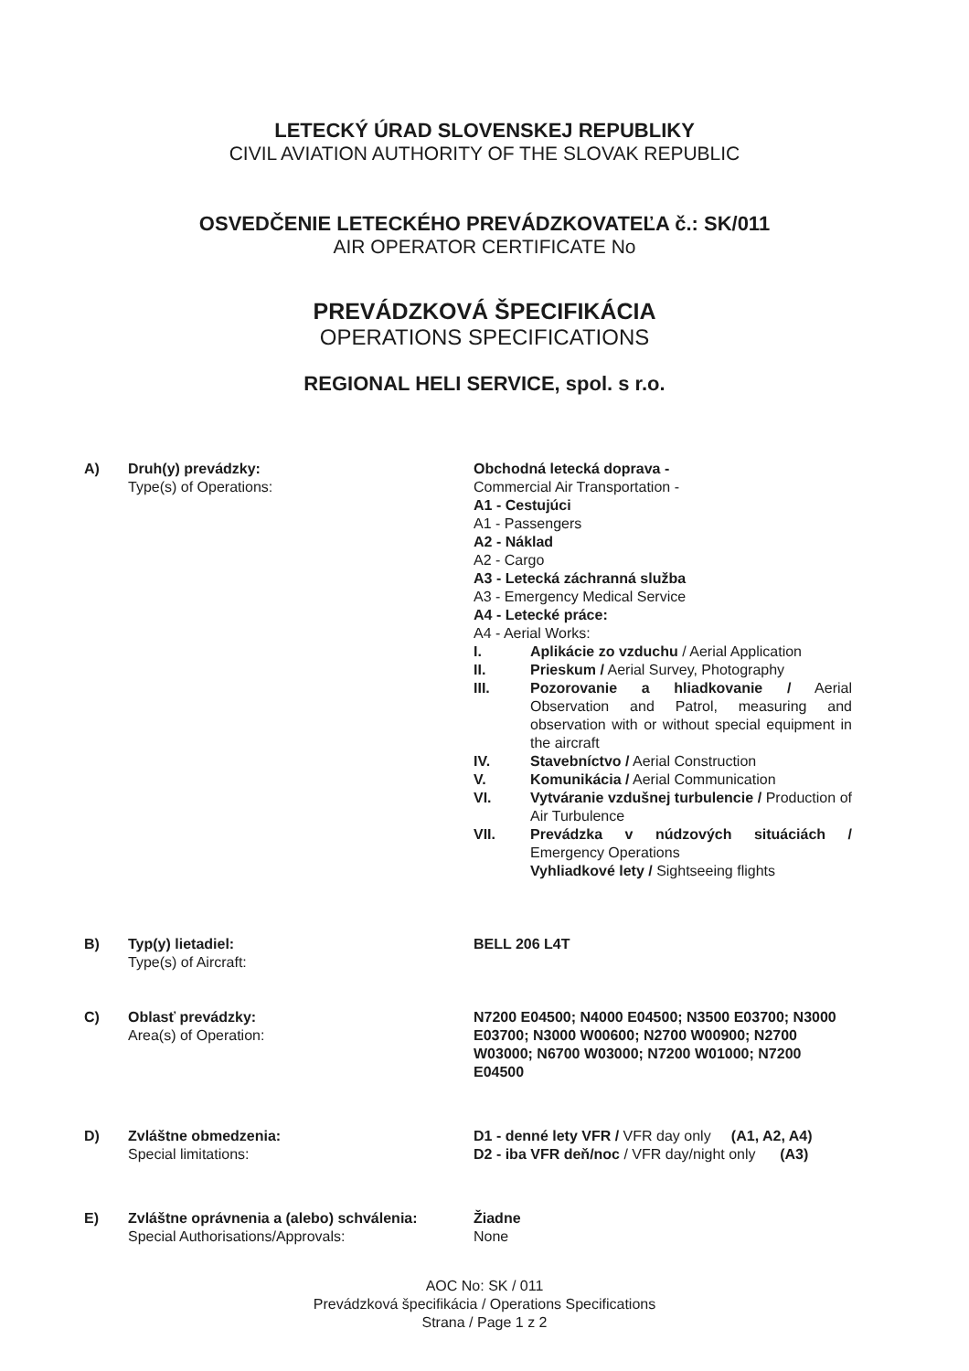LETECKÝ ÚRAD SLOVENSKEJ REPUBLIKY
CIVIL AVIATION AUTHORITY OF THE SLOVAK REPUBLIC
OSVEDČENIE LETECKÉHO PREVÁDZKOVATEĽA č.: SK/011
AIR OPERATOR CERTIFICATE No
PREVÁDZKOVÁ ŠPECIFIKÁCIA
OPERATIONS SPECIFICATIONS
REGIONAL HELI SERVICE, spol. s r.o.
A) Druh(y) prevádzky:
Type(s) of Operations:
Obchodná letecká doprava -
Commercial Air Transportation -
A1 - Cestujúci
A1 - Passengers
A2 - Náklad
A2 - Cargo
A3 - Letecká záchranná služba
A3 - Emergency Medical Service
A4 - Letecké práce:
A4 - Aerial Works:
I. Aplikácie zo vzduchu / Aerial Application
II. Prieskum / Aerial Survey, Photography
III. Pozorovanie a hliadkovanie / Aerial Observation and Patrol, measuring and observation with or without special equipment in the aircraft
IV. Stavebníctvo / Aerial Construction
V. Komunikácia / Aerial Communication
VI. Vytváranie vzdušnej turbulencie / Production of Air Turbulence
VII. Prevádzka v núdzových situáciách / Emergency Operations
Vyhliadkové lety / Sightseeing flights
B) Typ(y) lietadiel:
Type(s) of Aircraft:
BELL 206 L4T
C) Oblasť prevádzky:
Area(s) of Operation:
N7200 E04500; N4000 E04500; N3500 E03700; N3000 E03700; N3000 W00600; N2700 W00900; N2700 W03000; N6700 W03000; N7200 W01000; N7200 E04500
D) Zvláštne obmedzenia:
Special limitations:
D1 - denné lety VFR / VFR day only (A1, A2, A4)
D2 - iba VFR deň/noc / VFR day/night only (A3)
E) Zvláštne oprávnenia a (alebo) schválenia:
Special Authorisations/Approvals:
Žiadne
None
AOC No: SK / 011
Prevádzková špecifikácia / Operations Specifications
Strana / Page 1 z 2